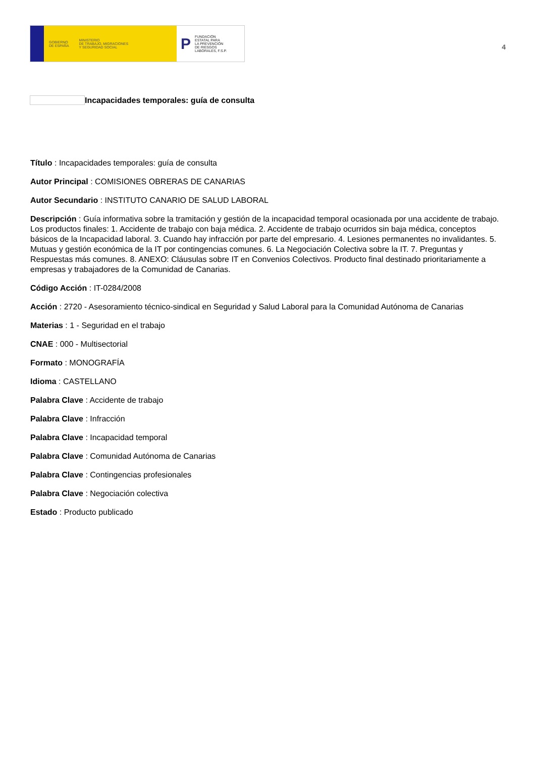GOBIERNO
DE ESPAÑA MINISTERIO
DE TRABAJO, MIGRACIONES
Y SEGURIDAD SOCIAL
P FUNDACIÓN
ESTATAL PARA
LA PREVENCIÓN
DE RIESGOS
LABORALES, F.S.P.
4
Incapacidades temporales: guía de consulta
Título : Incapacidades temporales: guía de consulta
Autor Principal : COMISIONES OBRERAS DE CANARIAS
Autor Secundario : INSTITUTO CANARIO DE SALUD LABORAL
Descripción : Guía informativa sobre la tramitación y gestión de la incapacidad temporal ocasionada por una accidente de trabajo. Los productos finales: 1. Accidente de trabajo con baja médica. 2. Accidente de trabajo ocurridos sin baja médica, conceptos básicos de la Incapacidad laboral. 3. Cuando hay infracción por parte del empresario. 4. Lesiones permanentes no invalidantes. 5. Mutuas y gestión económica de la IT por contingencias comunes. 6. La Negociación Colectiva sobre la IT. 7. Preguntas y Respuestas más comunes. 8. ANEXO: Cláusulas sobre IT en Convenios Colectivos. Producto final destinado prioritariamente a empresas y trabajadores de la Comunidad de Canarias.
Código Acción : IT-0284/2008
Acción : 2720 - Asesoramiento técnico-sindical en Seguridad y Salud Laboral para la Comunidad Autónoma de Canarias
Materias : 1 - Seguridad en el trabajo
CNAE : 000 - Multisectorial
Formato : MONOGRAFÍA
Idioma : CASTELLANO
Palabra Clave : Accidente de trabajo
Palabra Clave : Infracción
Palabra Clave : Incapacidad temporal
Palabra Clave : Comunidad Autónoma de Canarias
Palabra Clave : Contingencias profesionales
Palabra Clave : Negociación colectiva
Estado : Producto publicado